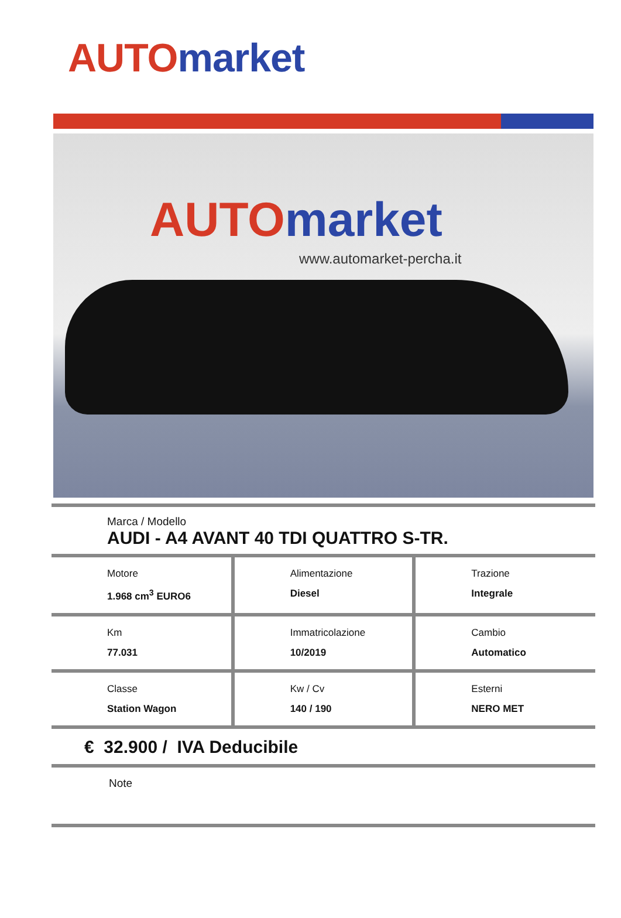AUTO market
AUTO market
www.automarket-percha.it
Marca / Modello
AUDI - A4 AVANT 40 TDI QUATTRO S-TR.
| Motore 1.968 cm<sup>3</sup> EURO6 | Alimentazione Diesel | Trazione Integrale |
| Km 77.031 | Immatricolazione 10/2019 | Cambio Automatico |
| Classe Station Wagon | Kw / Cv 140 / 190 | Esterni NERO MET |
€ 32.900 / IVA Deducibile
Note